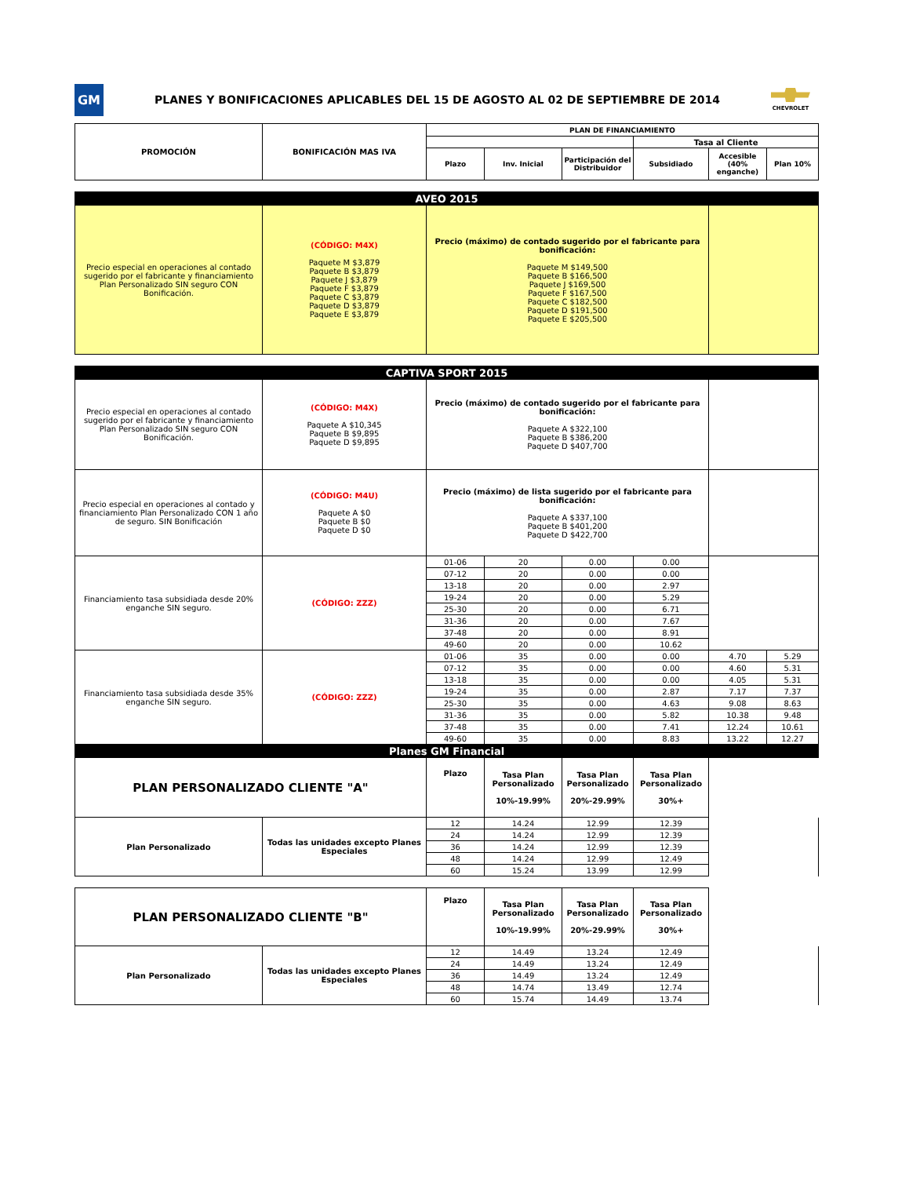GM
PLANES Y BONIFICACIONES APLICABLES DEL 15 DE AGOSTO AL 02 DE SEPTIEMBRE DE 2014
CHEVROLET
| PROMOCIÓN | BONIFICACIÓN MAS IVA | PLAN DE FINANCIAMIENTO | | | | | |
| --- | --- | --- | --- | --- | --- | --- | --- |
| | | | | | Tasa al Cliente | | |
| | | Plazo | Inv. Inicial | Participación del Distribuidor | Subsidiado | Accesible (40% enganche) | Plan 10% |
| AVEO 2015 | | | |
| Precio especial en operaciones al contado sugerido por el fabricante y financiamiento Plan Personalizado SIN seguro CON Bonificación. | (CÓDIGO: M4X) Paquete M $3,879 Paquete B $3,879 Paquete J $3,879 Paquete F $3,879 Paquete C $3,879 Paquete D $3,879 Paquete E $3,879 | Precio (máximo) de contado sugerido por el fabricante para bonificación: Paquete M $149,500 Paquete B $166,500 Paquete J $169,500 Paquete F $167,500 Paquete C $182,500 Paquete D $191,500 Paquete E $205,500 | |
| CAPTIVA SPORT 2015 | | | | | | | |
| Precio especial en operaciones al contado sugerido por el fabricante y financiamiento Plan Personalizado SIN seguro CON Bonificación. | (CÓDIGO: M4X) Paquete A $10,345 Paquete B $9,895 Paquete D $9,895 | Precio (máximo) de contado sugerido por el fabricante para bonificación: Paquete A $322,100 Paquete B $386,200 Paquete D $407,700 | | | | | |
| Precio especial en operaciones al contado y financiamiento Plan Personalizado CON 1 año de seguro. SIN Bonificación | (CÓDIGO: M4U) Paquete A $0 Paquete B $0 Paquete D $0 | Precio (máximo) de lista sugerido por el fabricante para bonificación: Paquete A $337,100 Paquete B $401,200 Paquete D $422,700 | | | | | |
| Financiamiento tasa subsidiada desde 20% enganche SIN seguro. | (CÓDIGO: ZZZ) | 01-06 | 20 | 0.00 | 0.00 | | |
| | | 07-12 | 20 | 0.00 | 0.00 | | |
| | | 13-18 | 20 | 0.00 | 2.97 | | |
| | | 19-24 | 20 | 0.00 | 5.29 | | |
| | | 25-30 | 20 | 0.00 | 6.71 | | |
| | | 31-36 | 20 | 0.00 | 7.67 | | |
| | | 37-48 | 20 | 0.00 | 8.91 | | |
| | | 49-60 | 20 | 0.00 | 10.62 | | |
| Financiamiento tasa subsidiada desde 35% enganche SIN seguro. | (CÓDIGO: ZZZ) | 01-06 | 35 | 0.00 | 0.00 | 4.70 | 5.29 |
| | | 07-12 | 35 | 0.00 | 0.00 | 4.60 | 5.31 |
| | | 13-18 | 35 | 0.00 | 0.00 | 4.05 | 5.31 |
| | | 19-24 | 35 | 0.00 | 2.87 | 7.17 | 7.37 |
| | | 25-30 | 35 | 0.00 | 4.63 | 9.08 | 8.63 |
| | | 31-36 | 35 | 0.00 | 5.82 | 10.38 | 9.48 |
| | | 37-48 | 35 | 0.00 | 7.41 | 12.24 | 10.61 |
| | | 49-60 | 35 | 0.00 | 8.83 | 13.22 | 12.27 |
| Planes GM Financial | | | | | | | |
| PLAN PERSONALIZADO CLIENTE "A" | | Plazo | Tasa Plan Personalizado 10%-19.99% | Tasa Plan Personalizado 20%-29.99% | Tasa Plan Personalizado 30%+ | | |
| Plan Personalizado | Todas las unidades excepto Planes Especiales | 12 | 14.24 | 12.99 | 12.39 | | |
| | | 24 | 14.24 | 12.99 | 12.39 | | |
| | | 36 | 14.24 | 12.99 | 12.39 | | |
| | | 48 | 14.24 | 12.99 | 12.49 | | |
| | | 60 | 15.24 | 13.99 | 12.99 | | |
| PLAN PERSONALIZADO CLIENTE "B" | | Plazo | Tasa Plan Personalizado 10%-19.99% | Tasa Plan Personalizado 20%-29.99% | Tasa Plan Personalizado 30%+ | |
| Plan Personalizado | Todas las unidades excepto Planes Especiales | 12 | 14.49 | 13.24 | 12.49 | |
| | | 24 | 14.49 | 13.24 | 12.49 | |
| | | 36 | 14.49 | 13.24 | 12.49 | |
| | | 48 | 14.74 | 13.49 | 12.74 | |
| | | 60 | 15.74 | 14.49 | 13.74 | |